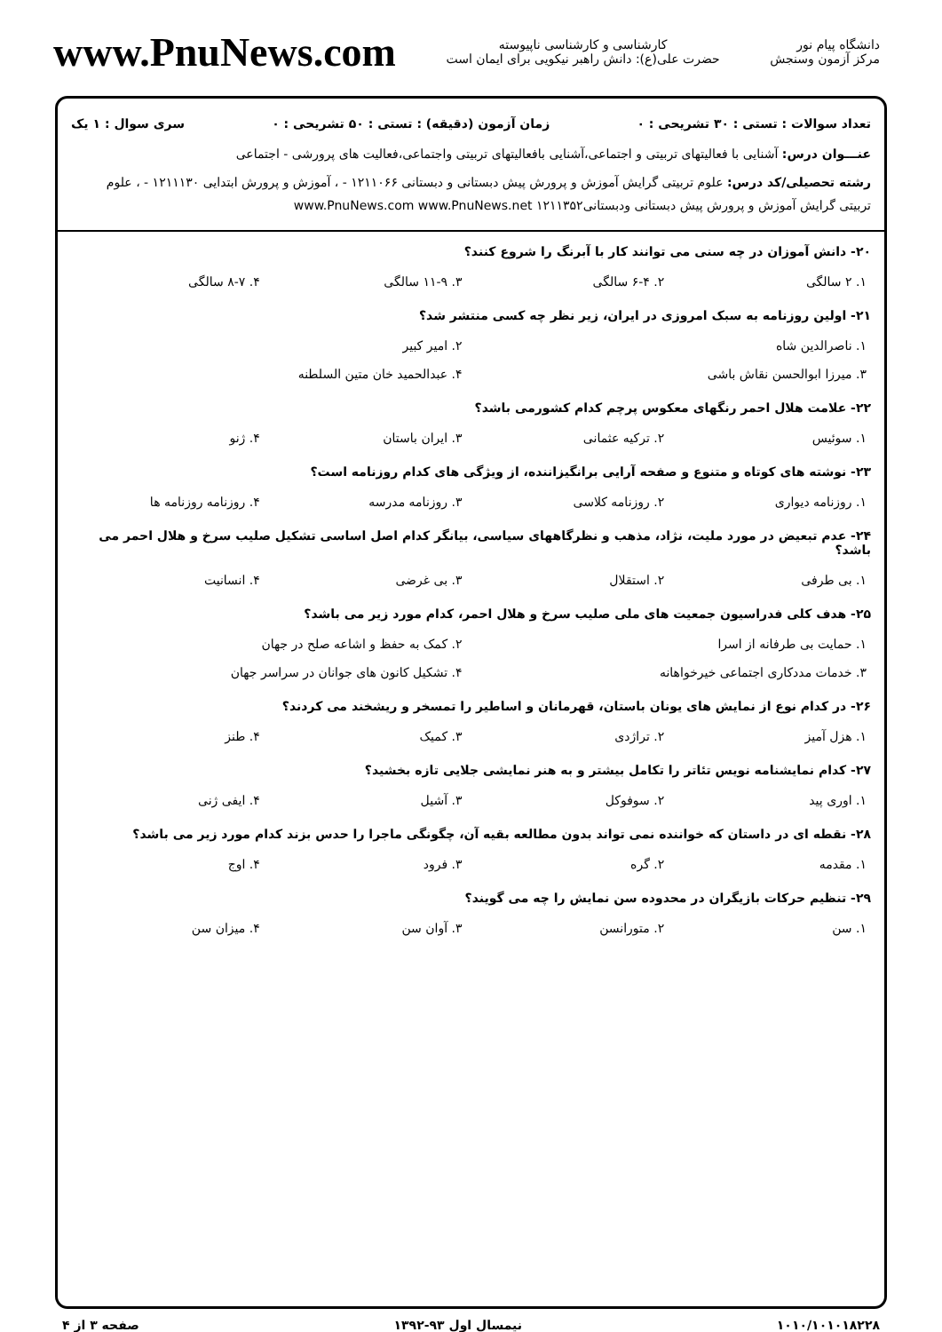دانشگاه پیام نور
مرکز آزمون وسنجش
کارشناسی و کارشناسی ناپیوسته
حضرت علی(ع): دانش راهبر نیکویی برای ایمان است
www.PnuNews.com
تعداد سوالات : تستی : ۳۰ تشریحی : ۰ زمان آزمون (دقیقه) : تستی : ۵۰ تشریحی : ۰ سری سوال : ۱ یک
عنـــوان درس: آشنایی با فعالیتهای تربیتی و اجتماعی،آشنایی بافعالیتهای تربیتی واجتماعی،فعالیت های پرورشی - اجتماعی
رشته تحصیلی/کد درس: علوم تربیتی گرایش آموزش و پرورش پیش دبستانی و دبستانی ۱۲۱۱۰۶۶ - ، آموزش و پرورش ابتدایی ۱۲۱۱۱۳۰ - ، علوم تربیتی گرایش آموزش و پرورش پیش دبستانی ودبستانی۱۲۱۱۳۵۲ www.PnuNews.com www.PnuNews.net
۲۰- دانش آموزان در چه سنی می توانند کار با آبرنگ را شروع کنند؟
| ۱. ۲ سالگی | ۲. ۶-۴ سالگی | ۳. ۱۱-۹ سالگی | ۴. ۸-۷ سالگی |
۲۱- اولین روزنامه به سبک امروزی در ایران، زیر نظر چه کسی منتشر شد؟
| ۱. ناصرالدین شاه | ۲. امیر کبیر |
| ۳. میرزا ابوالحسن نقاش باشی | ۴. عبدالحمید خان متین السلطنه |
۲۲- علامت هلال احمر رنگهای معکوس پرچم کدام کشورمی باشد؟
| ۱. سوئیس | ۲. ترکیه عثمانی | ۳. ایران باستان | ۴. ژنو |
۲۳- نوشته های کوتاه و متنوع و صفحه آرایی برانگیزاننده، از ویژگی های کدام روزنامه است؟
| ۱. روزنامه دیواری | ۲. روزنامه کلاسی | ۳. روزنامه مدرسه | ۴. روزنامه روزنامه ها |
۲۴- عدم تبعیض در مورد ملیت، نژاد، مذهب و نظرگاههای سیاسی، بیانگر کدام اصل اساسی تشکیل صلیب سرخ و هلال احمر می باشد؟
| ۱. بی طرفی | ۲. استقلال | ۳. بی غرضی | ۴. انسانیت |
۲۵- هدف کلی فدراسیون جمعیت های ملی صلیب سرخ و هلال احمر، کدام مورد زیر می باشد؟
| ۱. حمایت بی طرفانه از اسرا | ۲. کمک به حفظ و اشاعه صلح در جهان |
| ۳. خدمات مددکاری اجتماعی خیرخواهانه | ۴. تشکیل کانون های جوانان در سراسر جهان |
۲۶- در کدام نوع از نمایش های یونان باستان، قهرمانان و اساطیر را تمسخر و ریشخند می کردند؟
| ۱. هزل آمیز | ۲. تراژدی | ۳. کمیک | ۴. طنز |
۲۷- کدام نمایشنامه نویس تئاتر را تکامل بیشتر و به هنر نمایشی جلایی تازه بخشید؟
| ۱. اوری پید | ۲. سوفوکل | ۳. آشیل | ۴. ایفی ژنی |
۲۸- نقطه ای در داستان که خواننده نمی تواند بدون مطالعه بقیه آن، چگونگی ماجرا را حدس بزند کدام مورد زیر می باشد؟
| ۱. مقدمه | ۲. گره | ۳. فرود | ۴. اوج |
۲۹- تنظیم حرکات بازیگران در محدوده سن نمایش را چه می گویند؟
| ۱. سن | ۲. متورانسن | ۳. آوان سن | ۴. میزان سن |
۱۰۱۰/۱۰۱۰۱۸۲۲۸ نیمسال اول ۹۳-۱۳۹۲ صفحه ۳ از ۴